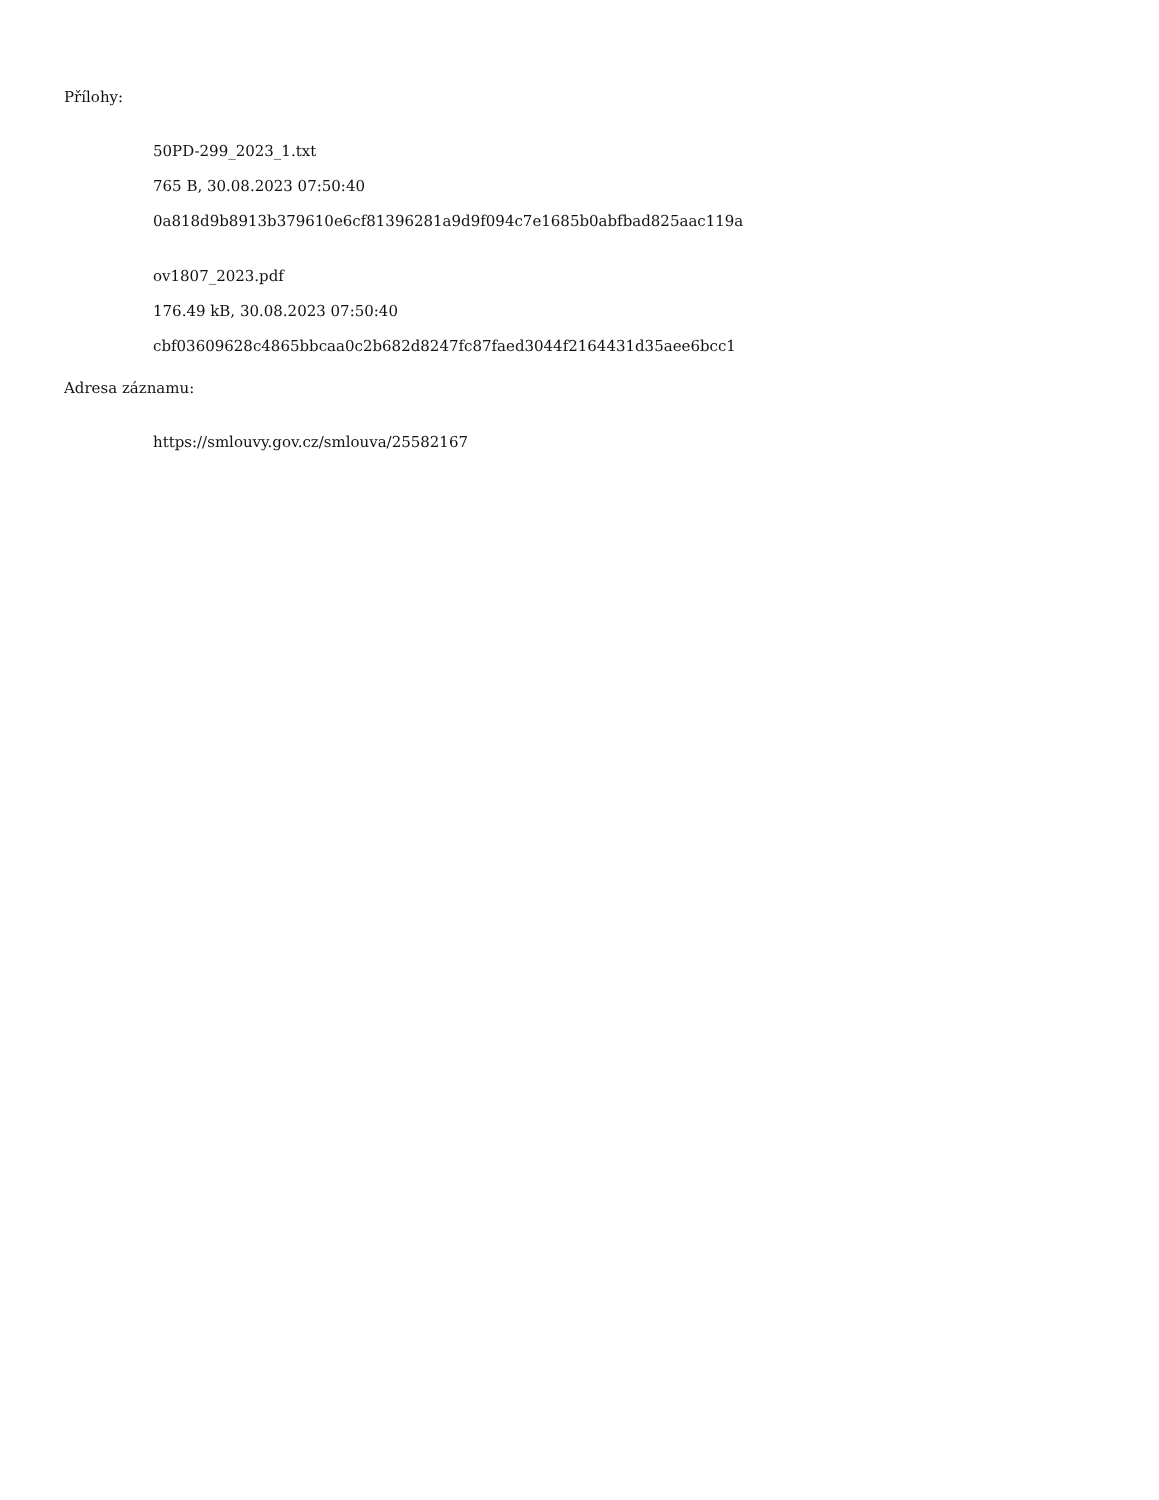Přílohy:
50PD-299_2023_1.txt
765 B, 30.08.2023 07:50:40
0a818d9b8913b379610e6cf81396281a9d9f094c7e1685b0abfbad825aac119a
ov1807_2023.pdf
176.49 kB, 30.08.2023 07:50:40
cbf03609628c4865bbcaa0c2b682d8247fc87faed3044f2164431d35aee6bcc1
Adresa záznamu:
https://smlouvy.gov.cz/smlouva/25582167